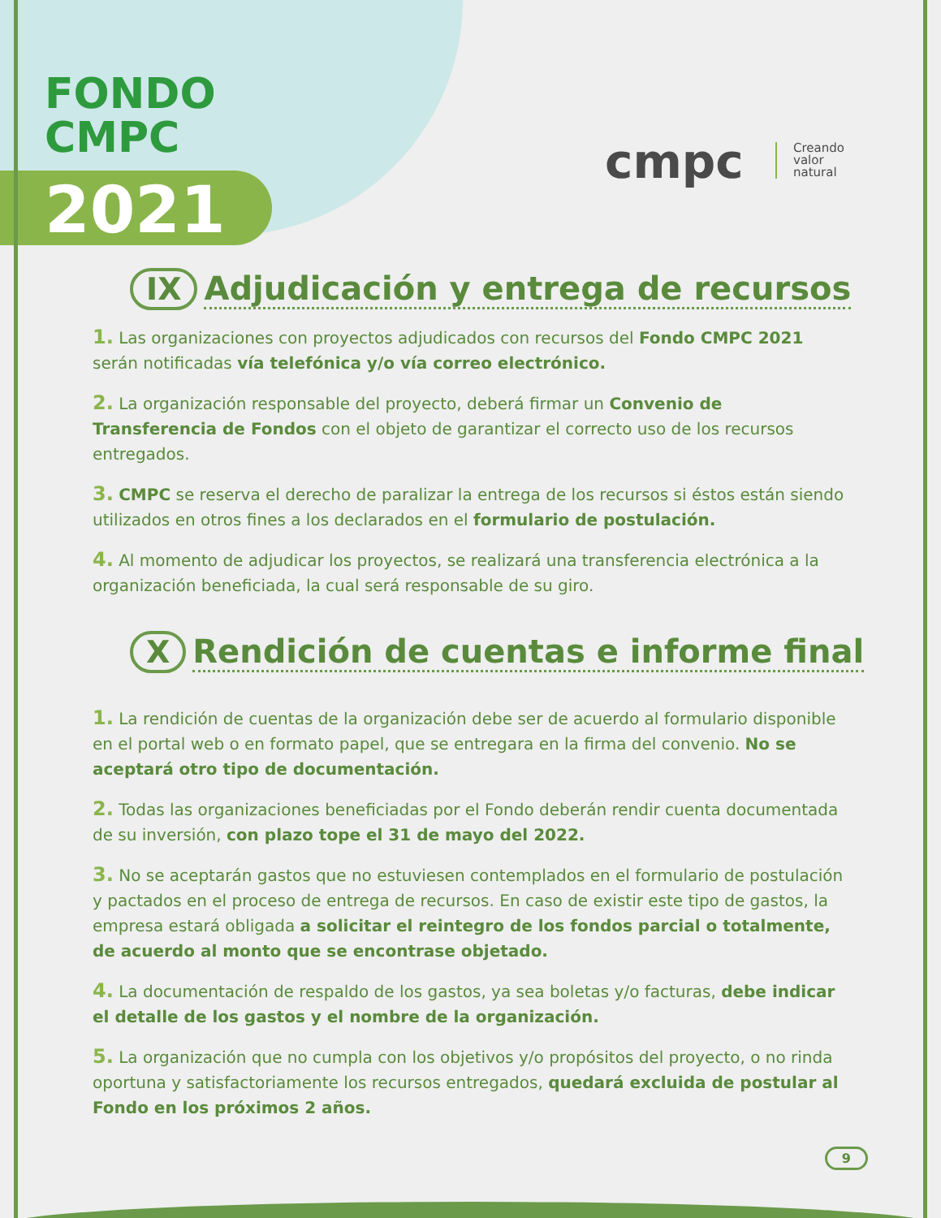FONDO
CMPC
2021
cmpc
Creando
valor
natural
IX Adjudicación y entrega de recursos
1. Las organizaciones con proyectos adjudicados con recursos del Fondo CMPC 2021 serán notificadas vía telefónica y/o vía correo electrónico.
2. La organización responsable del proyecto, deberá firmar un Convenio de Transferencia de Fondos con el objeto de garantizar el correcto uso de los recursos entregados.
3. CMPC se reserva el derecho de paralizar la entrega de los recursos si éstos están siendo utilizados en otros fines a los declarados en el formulario de postulación.
4. Al momento de adjudicar los proyectos, se realizará una transferencia electrónica a la organización beneficiada, la cual será responsable de su giro.
X Rendición de cuentas e informe final
1. La rendición de cuentas de la organización debe ser de acuerdo al formulario disponible en el portal web o en formato papel, que se entregara en la firma del convenio. No se aceptará otro tipo de documentación.
2. Todas las organizaciones beneficiadas por el Fondo deberán rendir cuenta documentada de su inversión, con plazo tope el 31 de mayo del 2022.
3. No se aceptarán gastos que no estuviesen contemplados en el formulario de postulación y pactados en el proceso de entrega de recursos. En caso de existir este tipo de gastos, la empresa estará obligada a solicitar el reintegro de los fondos parcial o totalmente, de acuerdo al monto que se encontrase objetado.
4. La documentación de respaldo de los gastos, ya sea boletas y/o facturas, debe indicar el detalle de los gastos y el nombre de la organización.
5. La organización que no cumpla con los objetivos y/o propósitos del proyecto, o no rinda oportuna y satisfactoriamente los recursos entregados, quedará excluida de postular al Fondo en los próximos 2 años.
9